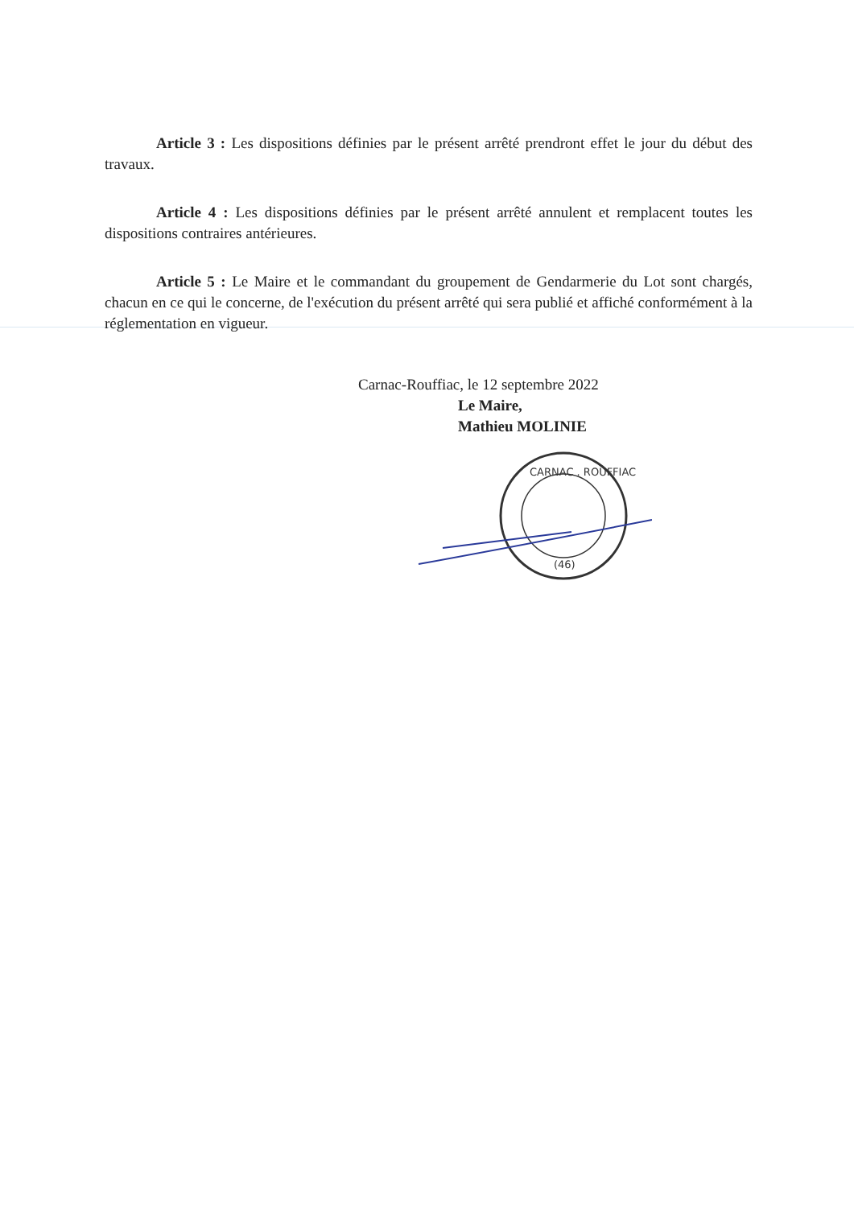Article 3 : Les dispositions définies par le présent arrêté prendront effet le jour du début des travaux.
Article 4 : Les dispositions définies par le présent arrêté annulent et remplacent toutes les dispositions contraires antérieures.
Article 5 : Le Maire et le commandant du groupement de Gendarmerie du Lot sont chargés, chacun en ce qui le concerne, de l'exécution du présent arrêté qui sera publié et affiché conformément à la réglementation en vigueur.
Carnac-Rouffiac, le 12 septembre 2022
Le Maire,
Mathieu MOLINIE
CARNAC . ROUFFIAC
(46)